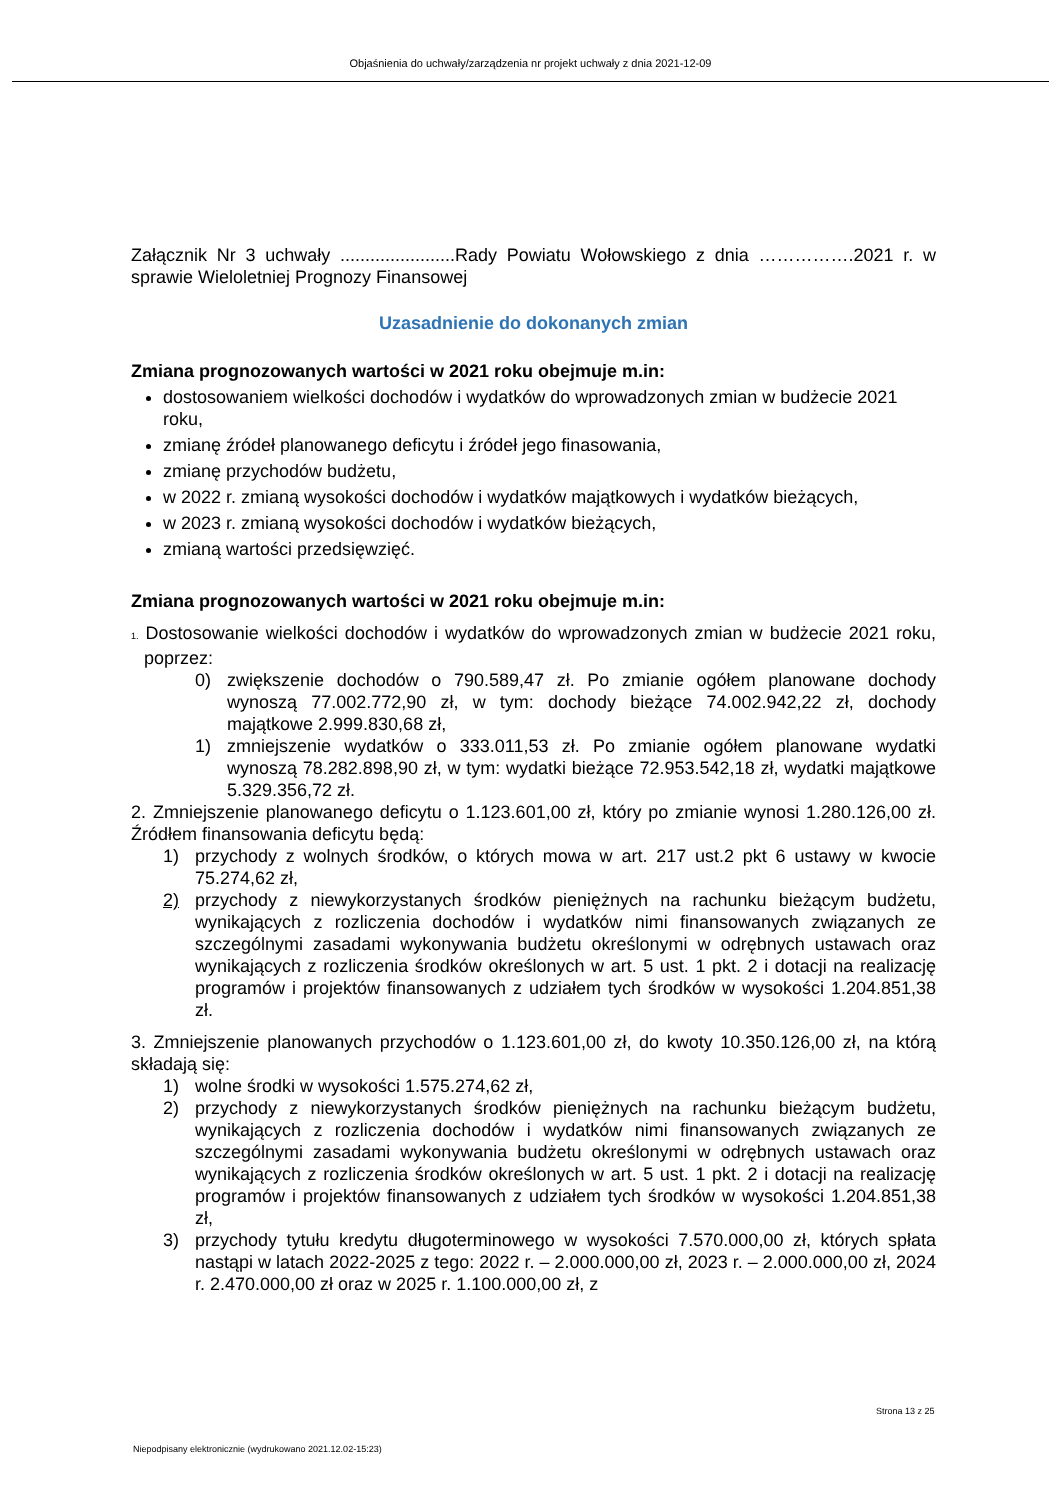Objaśnienia do uchwały/zarządzenia nr projekt uchwały z dnia 2021-12-09
Załącznik Nr 3 uchwały .......................Rady Powiatu Wołowskiego z dnia …………….2021 r. w sprawie Wieloletniej Prognozy Finansowej
Uzasadnienie do dokonanych zmian
Zmiana prognozowanych wartości w 2021 roku obejmuje m.in:
dostosowaniem wielkości dochodów i wydatków do wprowadzonych zmian w budżecie 2021 roku,
zmianę źródeł planowanego deficytu i źródeł jego finasowania,
zmianę przychodów budżetu,
w 2022 r. zmianą wysokości dochodów i wydatków majątkowych i wydatków bieżących,
w 2023 r. zmianą wysokości dochodów i wydatków bieżących,
zmianą wartości przedsięwzięć.
Zmiana prognozowanych wartości w 2021 roku obejmuje m.in:
1. Dostosowanie wielkości dochodów i wydatków do wprowadzonych zmian w budżecie 2021 roku, poprzez:
0) zwiększenie dochodów o 790.589,47 zł. Po zmianie ogółem planowane dochody wynoszą 77.002.772,90 zł, w tym: dochody bieżące 74.002.942,22 zł, dochody majątkowe 2.999.830,68 zł,
1) zmniejszenie wydatków o 333.011,53 zł. Po zmianie ogółem planowane wydatki wynoszą 78.282.898,90 zł, w tym: wydatki bieżące 72.953.542,18 zł, wydatki majątkowe 5.329.356,72 zł.
2. Zmniejszenie planowanego deficytu o 1.123.601,00 zł, który po zmianie wynosi 1.280.126,00 zł. Źródłem finansowania deficytu będą:
1) przychody z wolnych środków, o których mowa w art. 217 ust.2 pkt 6 ustawy w kwocie 75.274,62 zł,
2) przychody z niewykorzystanych środków pieniężnych na rachunku bieżącym budżetu, wynikających z rozliczenia dochodów i wydatków nimi finansowanych związanych ze szczególnymi zasadami wykonywania budżetu określonymi w odrębnych ustawach oraz wynikających z rozliczenia środków określonych w art. 5 ust. 1 pkt. 2 i dotacji na realizację programów i projektów finansowanych z udziałem tych środków w wysokości 1.204.851,38 zł.
3. Zmniejszenie planowanych przychodów o 1.123.601,00 zł, do kwoty 10.350.126,00 zł, na którą składają się:
1) wolne środki w wysokości 1.575.274,62 zł,
2) przychody z niewykorzystanych środków pieniężnych na rachunku bieżącym budżetu, wynikających z rozliczenia dochodów i wydatków nimi finansowanych związanych ze szczególnymi zasadami wykonywania budżetu określonymi w odrębnych ustawach oraz wynikających z rozliczenia środków określonych w art. 5 ust. 1 pkt. 2 i dotacji na realizację programów i projektów finansowanych z udziałem tych środków w wysokości 1.204.851,38 zł,
3) przychody tytułu kredytu długoterminowego w wysokości 7.570.000,00 zł, których spłata nastąpi w latach 2022-2025 z tego: 2022 r. – 2.000.000,00 zł, 2023 r. – 2.000.000,00 zł, 2024 r. 2.470.000,00 zł oraz w 2025 r. 1.100.000,00 zł, z
Strona 13 z 25
Niepodpisany elektronicznie (wydrukowano 2021.12.02-15:23)